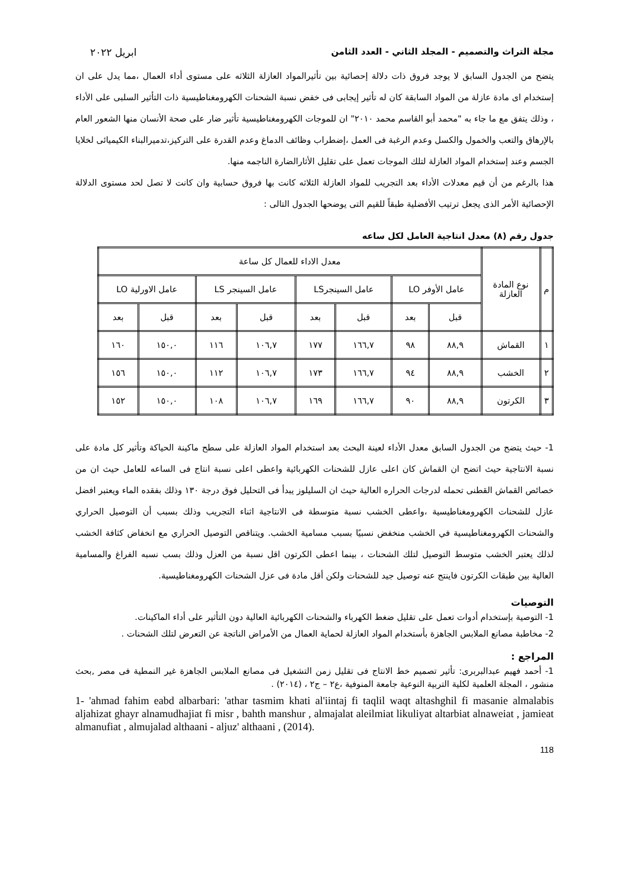مجلة التراث والتصميم - المجلد الثاني - العدد الثامن ابريل ٢٠٢٢
يتضح من الجدول السابق لا يوجد فروق ذات دلالة إحصائية بين تأثيرالمواد العازلة الثلاثه على مستوى أداء العمال ،مما يدل على ان إستخدام اى مادة عازلة من المواد السابقة كان له تأثير إيجابى فى خفض نسبة الشحنات الكهرومغناطيسية ذات التأثير السلبى على الأداء ، وذلك يتفق مع ما جاء به "محمد أبو القاسم محمد ٢٠١٠" ان للموجات الكهرومغناطيسية تأثير ضار على صحة الأنسان منها الشعور العام بالإرهاق والتعب والخمول والكسل وعدم الرغبة فى العمل ،إضطراب وظائف الدماغ وعدم القدرة على التركيز،تدميرالبناء الكيميائى لخلايا الجسم وعند إستخدام المواد العازلة لتلك الموجات تعمل على تقليل الأثارالضارة الناجمه منها.
هذا بالرغم من أن قيم معدلات الأداء بعد التجريب للمواد العازلة الثلاثه كانت بها فروق حسابية وان كانت لا تصل لحد مستوى الدلالة الإحصائية الأمر الذى يجعل ترتيب الأفضلية طبقاً للقيم التى يوضحها الجدول التالى :
جدول رقم (٨) معدل انتاجية العامل لكل ساعه
| م | نوع المادة العازلة | معدل الاداء للعمال كل ساعة | | | | | | | |
| | | عامل الأوفر LO | | عامل السينجرLS | | عامل السينجر LS | | عامل الاورلية LO | |
| | | قبل | بعد | قبل | بعد | قبل | بعد | قبل | بعد |
| ١ | القماش | ٨٨,٩ | ٩٨ | ١٦٦,٧ | ١٧٧ | ١٠٦,٧ | ١١٦ | ١٥٠,٠ | ١٦٠ |
| ٢ | الخشب | ٨٨,٩ | ٩٤ | ١٦٦,٧ | ١٧٣ | ١٠٦,٧ | ١١٢ | ١٥٠,٠ | ١٥٦ |
| ٣ | الكرتون | ٨٨,٩ | ٩٠ | ١٦٦,٧ | ١٦٩ | ١٠٦,٧ | ١٠٨ | ١٥٠,٠ | ١٥٢ |
1- حيث يتضح من الجدول السابق معدل الأداء لعينة البحث بعد استخدام المواد العازلة على سطح ماكينة الحياكة وتأثير كل مادة على نسبة الانتاجية حيث اتضح ان القماش كان اعلى عازل للشحنات الكهربائية واعطى اعلى نسبة انتاج فى الساعه للعامل حيث ان من خصائص القماش القطنى تحمله لدرجات الحراره العالية حيث ان السليلوز يبدأ فى التحليل فوق درجة ١٣٠ وذلك بفقده الماء ويعتبر افضل عازل للشحنات الكهرومغناطيسية ،واعطى الخشب نسبة متوسطة فى الانتاجية اثناء التجريب وذلك بسبب أن التوصيل الحراري والشحنات الكهرومغناطيسية في الخشب منخفض نسبيًا بسبب مسامية الخشب. ويتناقص التوصيل الحراري مع انخفاض كثافة الخشب لذلك يعتبر الخشب متوسط التوصيل لتلك الشحنات ، بينما اعطى الكرتون اقل نسبة من العزل وذلك بسب نسبه الفراغ والمسامية العالية بين طبقات الكرتون فاينتج عنه توصيل جيد للشحنات ولكن أقل مادة فى عزل الشحنات الكهرومغناطيسية.
التوصيات
1- التوصية بإستخدام أدوات تعمل على تقليل ضغط الكهرباء والشحنات الكهربائية العالية دون التأثير على أداء الماكينات.
2- مخاطبة مصانع الملابس الجاهزة بأستخدام المواد العازلة لحماية العمال من الأمراض الناتجة عن التعرض لتلك الشحنات .
المراجع :
1- أحمد فهيم عبدالبربرى: تأثير تصميم خط الانتاج فى تقليل زمن التشغيل فى مصانع الملابس الجاهزة غير النمطية فى مصر ,بحث منشور ، المجلة العلمية لكلية التربية النوعية جامعة المنوفية ،ع٢ – ج٢ ، (٢٠١٤) .
1- 'ahmad fahim eabd albarbari: 'athar tasmim khati al'iintaj fi taqlil waqt altashghil fi masanie almalabis aljahizat ghayr alnamudhajiat fi misr , bahth manshur , almajalat aleilmiat likuliyat altarbiat alnaweiat , jamieat almanufiat , almujalad althaani - aljuz' althaani , (2014).
118